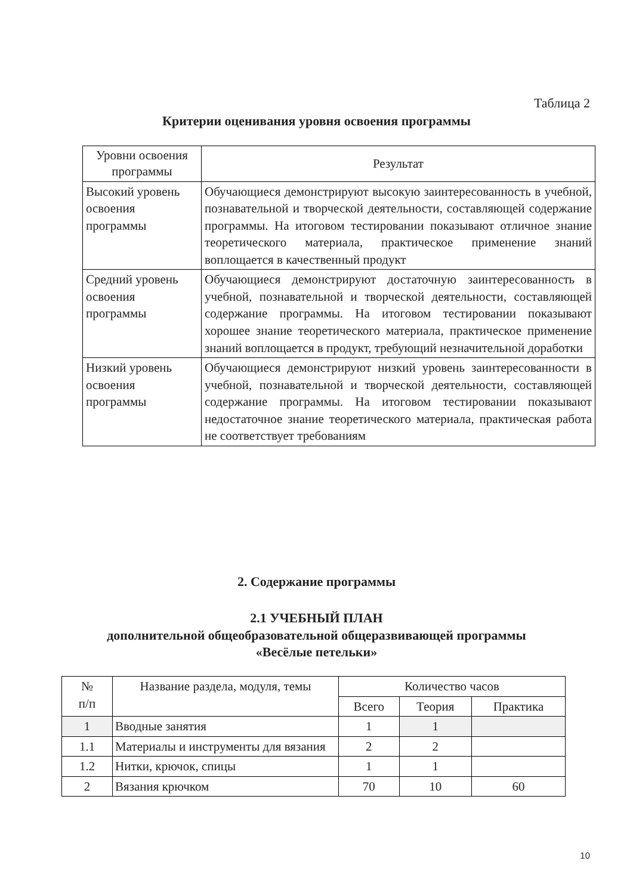Таблица 2
Критерии оценивания уровня освоения программы
| Уровни освоения программы | Результат |
| --- | --- |
| Высокий уровень освоения программы | Обучающиеся демонстрируют высокую заинтересованность в учебной, познавательной и творческой деятельности, составляющей содержание программы. На итоговом тестировании показывают отличное знание теоретического материала, практическое применение знаний воплощается в качественный продукт |
| Средний уровень освоения программы | Обучающиеся демонстрируют достаточную заинтересованность в учебной, познавательной и творческой деятельности, составляющей содержание программы. На итоговом тестировании показывают хорошее знание теоретического материала, практическое применение знаний воплощается в продукт, требующий незначительной доработки |
| Низкий уровень освоения программы | Обучающиеся демонстрируют низкий уровень заинтересованности в учебной, познавательной и творческой деятельности, составляющей содержание программы. На итоговом тестировании показывают недостаточное знание теоретического материала, практическая работа не соответствует требованиям |
2. Содержание программы
2.1 УЧЕБНЫЙ ПЛАН
дополнительной общеобразовательной общеразвивающей программы
«Весёлые петельки»
| № п/п | Название раздела, модуля, темы | Количество часов | | |
| --- | --- | --- | --- | --- |
| | | Всего | Теория | Практика |
| 1 | Вводные занятия | 1 | 1 | |
| 1.1 | Материалы и инструменты для вязания | 2 | 2 | |
| 1.2 | Нитки, крючок, спицы | 1 | 1 | |
| 2 | Вязания крючком | 70 | 10 | 60 |
10